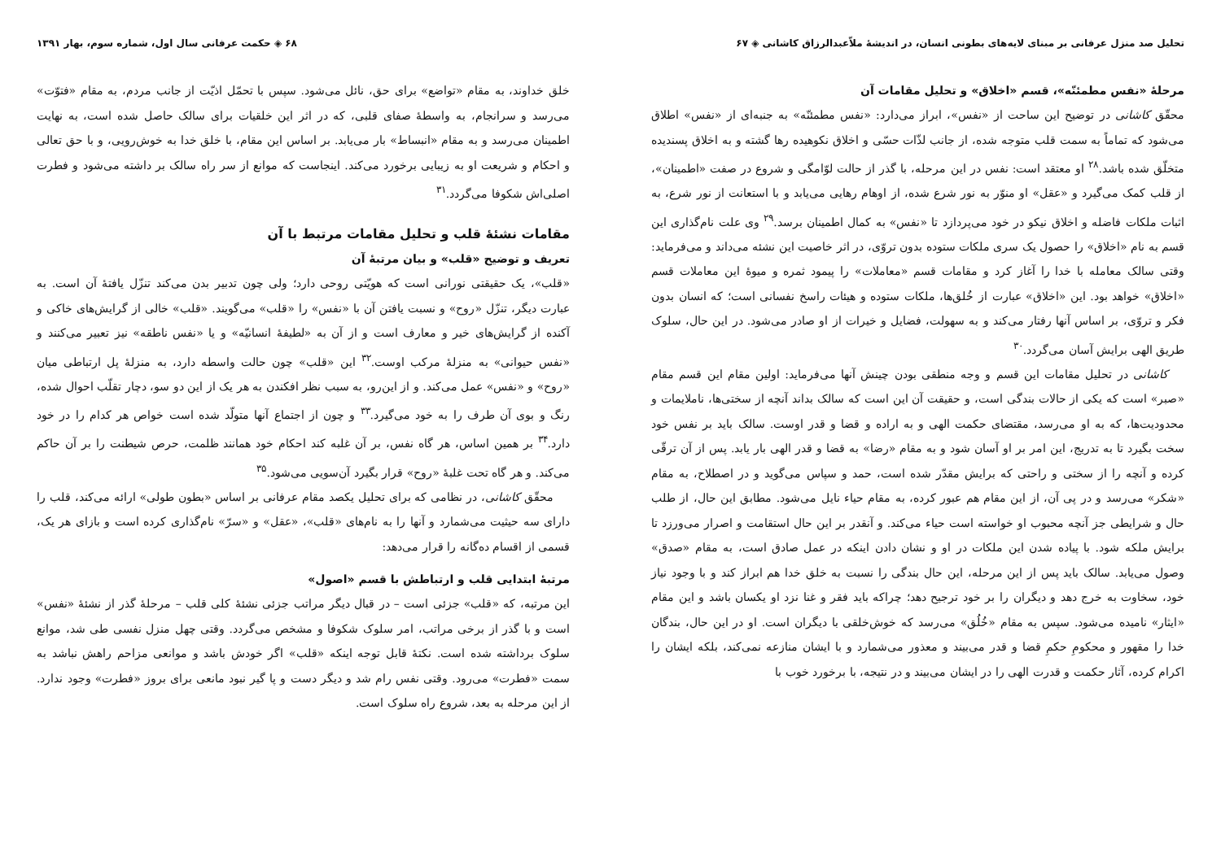تحلیل صد منزل عرفانی بر مبنای لایه‌های بطونی انسان، در اندیشهٔ ملاّعبدالرزاق کاشانی ◈ ۶۷
مرحلهٔ «نفس مطمئنّه»، قسم «اخلاق» و تحلیل مقامات آن
محقّق کاشانی در توضیح این ساحت از «نفس»، ابراز می‌دارد: «نفس مطمئنّه» به جنبه‌ای از «نفس» اطلاق می‌شود که تماماً به سمت قلب متوجه شده، از جانب لذّات حسّی و اخلاق نکوهیده رها گشته و به اخلاق پسندیده متخلّق شده باشد.<sup>۲۸</sup> او معتقد است: نفس در این مرحله، با گذر از حالت لوّامگی و شروع در صفت «اطمینان»، از قلب کمک می‌گیرد و «عقل» او منوّر به نور شرع شده، از اوهام رهایی می‌یابد و با استعانت از نور شرع، به اثبات ملکات فاضله و اخلاق نیکو در خود می‌پردازد تا «نفس» به کمال اطمینان برسد.<sup>۲۹</sup> وی علت نام‌گذاری این قسم به نام «اخلاق» را حصول یک سری ملکات ستوده بدون تروّی، در اثر خاصیت این نشئه می‌داند و می‌فرماید: وقتی سالک معامله با خدا را آغاز کرد و مقامات قسم «معاملات» را پیمود ثمره و میوهٔ این معاملات قسم «اخلاق» خواهد بود. این «اخلاق» عبارت از خُلق‌ها، ملکات ستوده و هیئات راسخ نفسانی است؛ که انسان بدون فکر و تروّی، بر اساس آنها رفتار می‌کند و به سهولت، فضایل و خیرات از او صادر می‌شود. در این حال، سلوک طریق الهی برایش آسان می‌گردد.<sup>۳۰</sup>
کاشانی در تحلیل مقامات این قسم و وجه منطقی بودن چینش آنها می‌فرماید: اولین مقام این قسم مقام «صبر» است که یکی از حالات بندگی است، و حقیقت آن این است که سالک بداند آنچه از سختی‌ها، ناملایمات و محدودیت‌ها، که به او می‌رسد، مقتضای حکمت الهی و به اراده و قضا و قدر اوست. سالک باید بر نفس خود سخت بگیرد تا به تدریج، این امر بر او آسان شود و به مقام «رضا» به قضا و قدر الهی بار یابد. پس از آن ترقّی کرده و آنچه را از سختی و راحتی که برایش مقدّر شده است، حمد و سپاس می‌گوید و در اصطلاح، به مقام «شکر» می‌رسد و در پی آن، از این مقام هم عبور کرده، به مقام حیاء نایل می‌شود. مطابق این حال، از طلب حال و شرایطی جز آنچه محبوب او خواسته است حیاء می‌کند. و آنقدر بر این حال استقامت و اصرار می‌ورزد تا برایش ملکه شود. با پیاده شدن این ملکات در او و نشان دادن اینکه در عمل صادق است، به مقام «صدق» وصول می‌یابد. سالک باید پس از این مرحله، این حال بندگی را نسبت به خلق خدا هم ابراز کند و با وجود نیاز خود، سخاوت به خرج دهد و دیگران را بر خود ترجیح دهد؛ چراکه باید فقر و غنا نزد او یکسان باشد و این مقام «ایثار» نامیده می‌شود. سپس به مقام «خُلُق» می‌رسد که خوش‌خلقی با دیگران است. او در این حال، بندگان خدا را مقهور و محکومِ حکمِ قضا و قدر می‌بیند و معذور می‌شمارد و با ایشان منازعه نمی‌کند، بلکه ایشان را اکرام کرده، آثار حکمت و قدرت الهی را در ایشان می‌بیند و در نتیجه، با برخورد خوب با
۶۸ ◈ حکمت عرفانی سال اول، شماره سوم، بهار ۱۳۹۱
خلق خداوند، به مقام «تواضع» برای حق، نائل می‌شود. سپس با تحمّل اذیّت از جانب مردم، به مقام «فتوّت» می‌رسد و سرانجام، به واسطهٔ صفای قلبی، که در اثر این خلقیات برای سالک حاصل شده است، به نهایت اطمینان می‌رسد و به مقام «انبساط» بار می‌یابد. بر اساس این مقام، با خلق خدا به خوش‌رویی، و با حق تعالی و احکام و شریعت او به زیبایی برخورد می‌کند. اینجاست که موانع از سر راه سالک بر داشته می‌شود و فطرت اصلی‌اش شکوفا می‌گردد.<sup>۳۱</sup>
مقامات نشئهٔ قلب و تحلیل مقامات مرتبط با آن
تعریف و توضیح «قلب» و بیان مرتبهٔ آن
«قلب»، یک حقیقتی نورانی است که هویّتی روحی دارد؛ ولی چون تدبیر بدن می‌کند تنزّل یافتهٔ آن است. به عبارت دیگر، تنزّل «روح» و نسبت یافتن آن با «نفس» را «قلب» می‌گویند. «قلب» خالی از گرایش‌های خاکی و آکنده از گرایش‌های خیر و معارف است و از آن به «لطیفهٔ انسانیّه» و یا «نفس ناطقه» نیز تعبیر می‌کنند و «نفس حیوانی» به منزلهٔ مرکب اوست.<sup>۳۲</sup> این «قلب» چون حالت واسطه دارد، به منزلهٔ پل ارتباطی میان «روح» و «نفس» عمل می‌کند. و از این‌رو، به سبب نظر افکندن به هر یک از این دو سو، دچار تقلّب احوال شده، رنگ و بوی آن طرف را به خود می‌گیرد.<sup>۳۳</sup> و چون از اجتماع آنها متولّد شده است خواص هر کدام را در خود دارد.<sup>۳۴</sup> بر همین اساس، هر گاه نفس، بر آن غلبه کند احکام خود همانند ظلمت، حرص شیطنت را بر آن حاکم می‌کند. و هر گاه تحت غلبهٔ «روح» قرار بگیرد آن‌سویی می‌شود.<sup>۳۵</sup>
محقّق کاشانی، در نظامی که برای تحلیل یکصد مقام عرفانی بر اساس «بطون طولی» ارائه می‌کند، قلب را دارای سه حیثیت می‌شمارد و آنها را به نام‌های «قلب»، «عقل» و «سرّ» نام‌گذاری کرده است و بازای هر یک، قسمی از اقسام ده‌گانه را قرار می‌دهد:
مرتبهٔ ابتدایی قلب و ارتباطش با قسم «اصول»
این مرتبه، که «قلب» جزئی است – در قبال دیگر مراتب جزئی نشئهٔ کلی قلب – مرحلهٔ گذر از نشئهٔ «نفس» است و با گذر از برخی مراتب، امر سلوک شکوفا و مشخص می‌گردد. وقتی چهل منزل نفسی طی شد، موانع سلوک برداشته شده است. نکتهٔ قابل توجه اینکه «قلب» اگر خودش باشد و موانعی مزاحم راهش نباشد به سمت «فطرت» می‌رود. وقتی نفس رام شد و دیگر دست و پا گیر نبود مانعی برای بروز «فطرت» وجود ندارد. از این مرحله به بعد، شروع راه سلوک است.